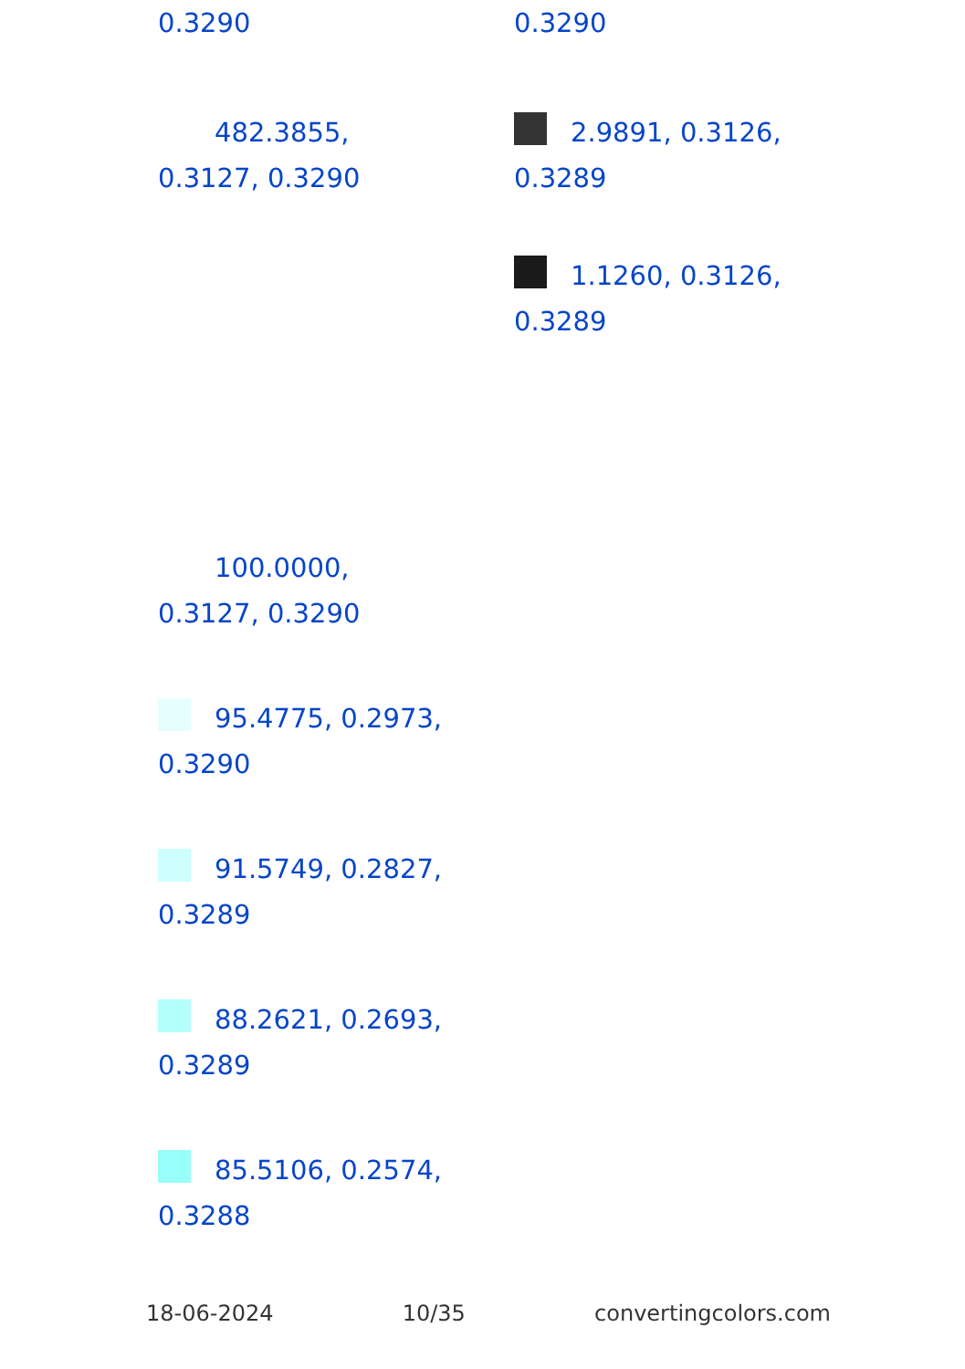0.3290
482.3855, 0.3127, 0.3290
100.0000, 0.3127, 0.3290
95.4775, 0.2973, 0.3290
91.5749, 0.2827, 0.3289
88.2621, 0.2693, 0.3289
85.5106, 0.2574, 0.3288
0.3290
2.9891, 0.3126, 0.3289
1.1260, 0.3126, 0.3289
18-06-2024 10/35 convertingcolors.com